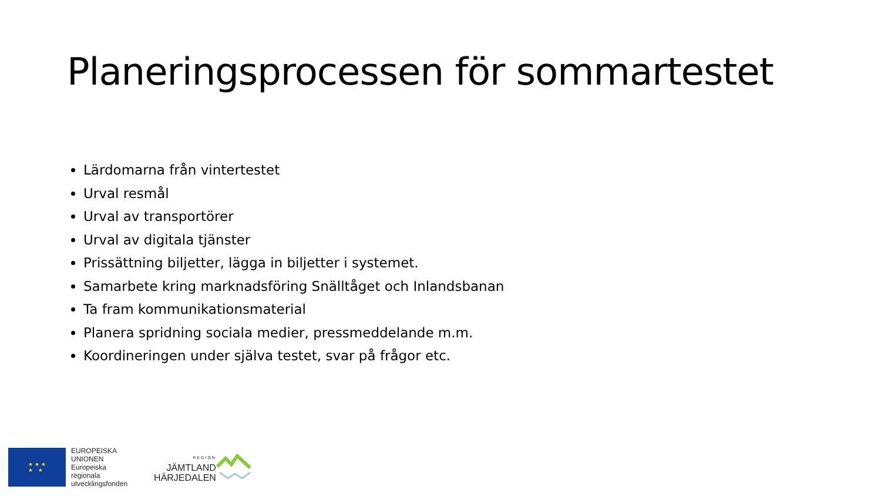Planeringsprocessen för sommartestet
Lärdomarna från vintertestet
Urval resmål
Urval av transportörer
Urval av digitala tjänster
Prissättning biljetter, lägga in biljetter i systemet.
Samarbete kring marknadsföring Snälltåget och Inlandsbanan
Ta fram kommunikationsmaterial
Planera spridning sociala medier, pressmeddelande m.m.
Koordineringen under själva testet, svar på frågor etc.
★ ★ ★
★ ★
EUROPEISKA
UNIONEN
Europeiska
regionala
utvecklingsfonden
REGION
JÄMTLAND
HÄRJEDALEN